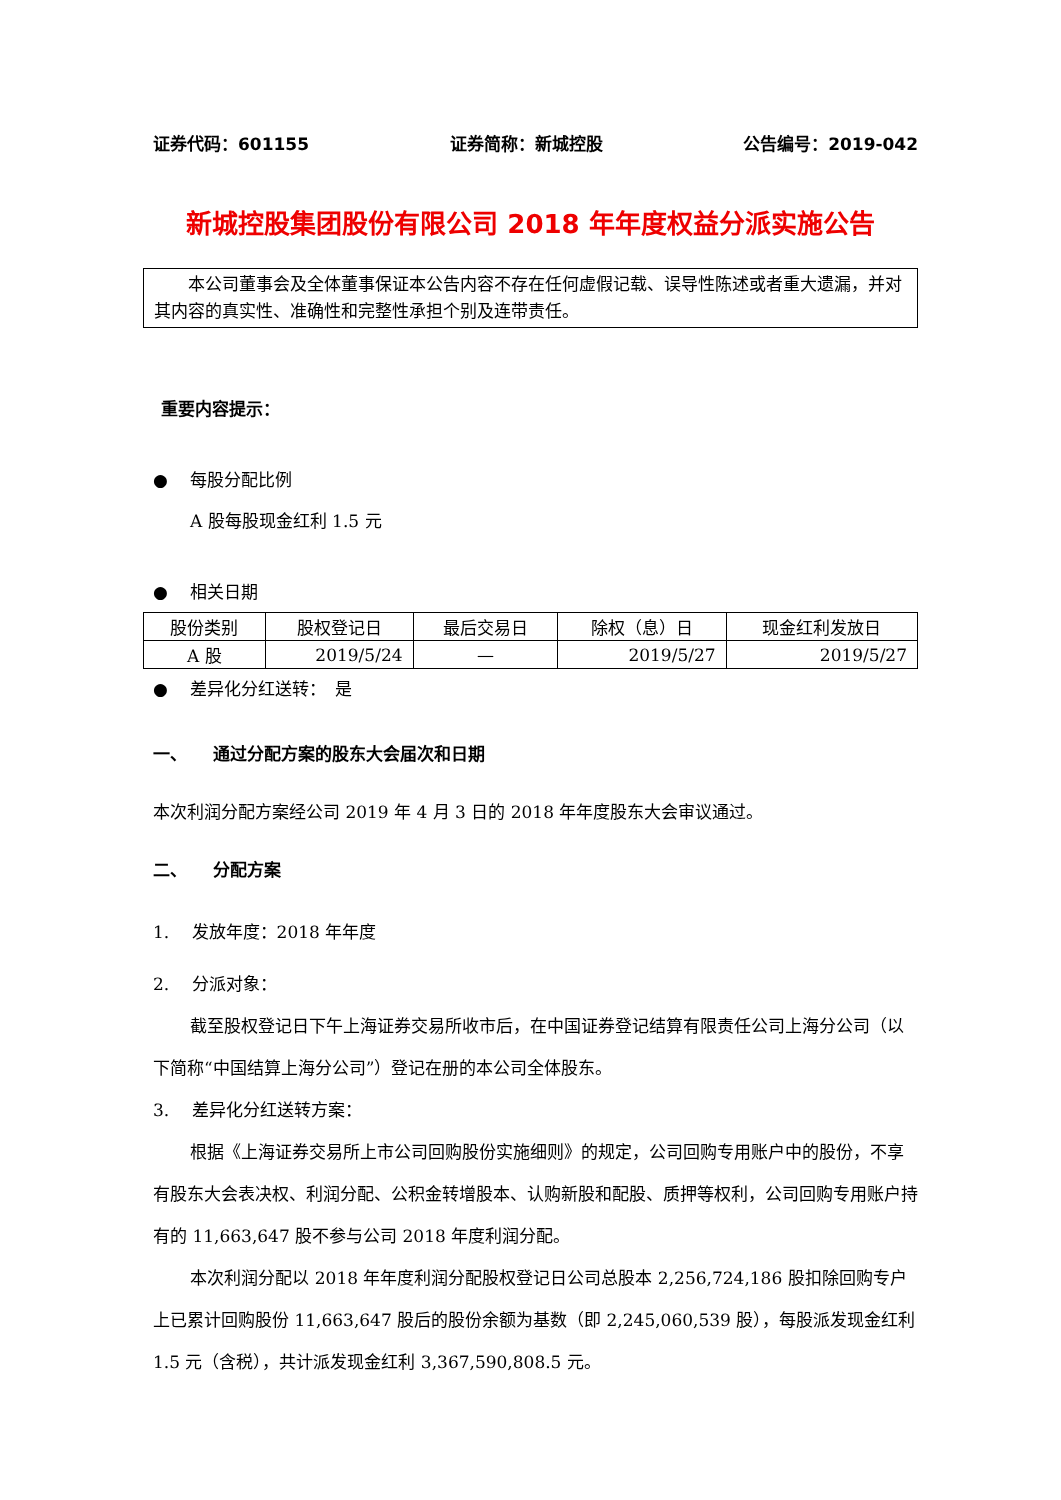证券代码：601155 证券简称：新城控股 公告编号：2019-042
新城控股集团股份有限公司 2018 年年度权益分派实施公告
本公司董事会及全体董事保证本公告内容不存在任何虚假记载、误导性陈述或者重大遗漏，并对其内容的真实性、准确性和完整性承担个别及连带责任。
重要内容提示：
● 每股分配比例
A 股每股现金红利 1.5 元
● 相关日期
| 股份类别 | 股权登记日 | 最后交易日 | 除权（息）日 | 现金红利发放日 |
| A 股 | 2019/5/24 | — | 2019/5/27 | 2019/5/27 |
● 差异化分红送转：　是
一、　　通过分配方案的股东大会届次和日期
本次利润分配方案经公司 2019 年 4 月 3 日的 2018 年年度股东大会审议通过。
二、　　分配方案
1.　 发放年度：2018 年年度
2.　 分派对象：
截至股权登记日下午上海证券交易所收市后，在中国证券登记结算有限责任公司上海分公司（以下简称“中国结算上海分公司”）登记在册的本公司全体股东。
3.　 差异化分红送转方案：
根据《上海证券交易所上市公司回购股份实施细则》的规定，公司回购专用账户中的股份，不享有股东大会表决权、利润分配、公积金转增股本、认购新股和配股、质押等权利，公司回购专用账户持有的 11,663,647 股不参与公司 2018 年度利润分配。
本次利润分配以 2018 年年度利润分配股权登记日公司总股本 2,256,724,186 股扣除回购专户上已累计回购股份 11,663,647 股后的股份余额为基数（即 2,245,060,539 股），每股派发现金红利 1.5 元（含税），共计派发现金红利 3,367,590,808.5 元。